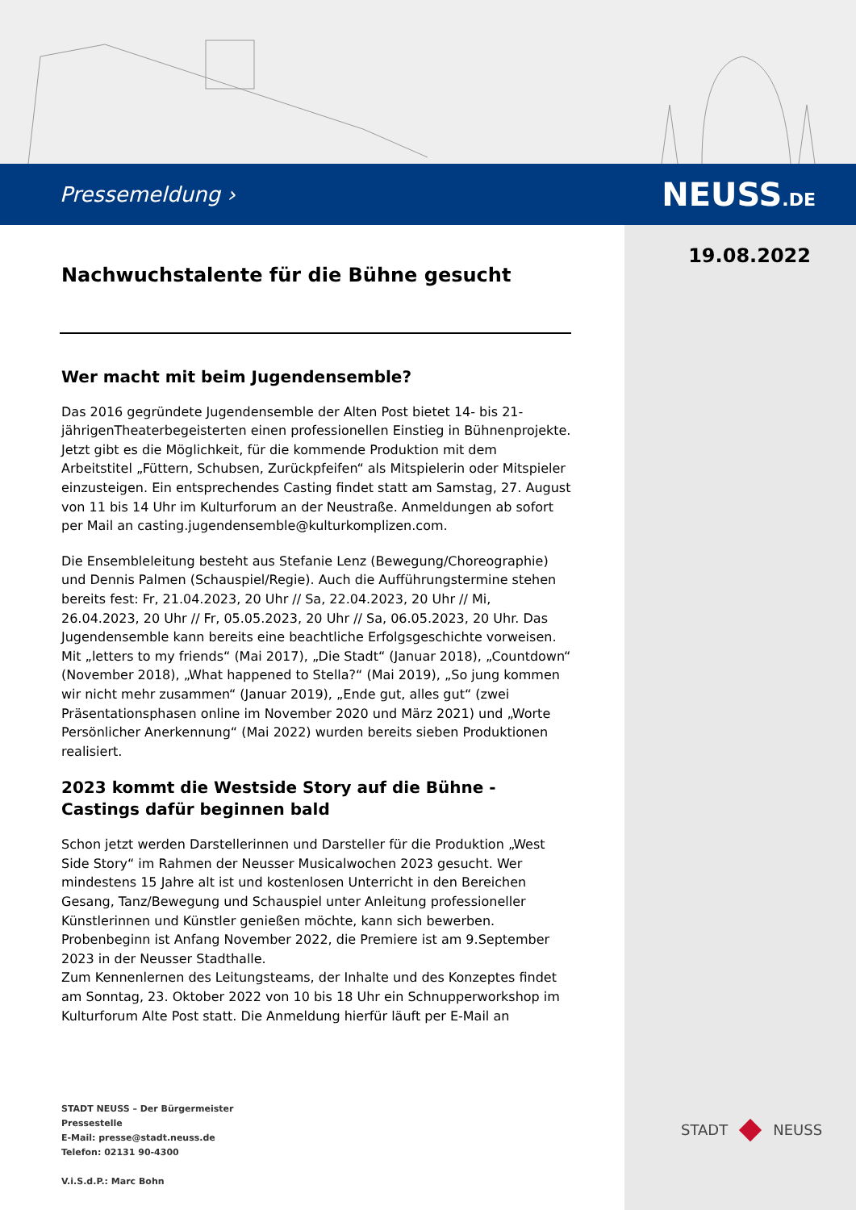Pressemeldung › NEUSS.DE
19.08.2022
Nachwuchstalente für die Bühne gesucht
Wer macht mit beim Jugendensemble?
Das 2016 gegründete Jugendensemble der Alten Post bietet 14- bis 21-jährigenTheaterbegeisterten einen professionellen Einstieg in Bühnenprojekte. Jetzt gibt es die Möglichkeit, für die kommende Produktion mit dem Arbeitstitel „Füttern, Schubsen, Zurückpfeifen“ als Mitspielerin oder Mitspieler einzusteigen. Ein entsprechendes Casting findet statt am Samstag, 27. August von 11 bis 14 Uhr im Kulturforum an der Neustraße. Anmeldungen ab sofort per Mail an casting.jugendensemble@kulturkomplizen.com.
Die Ensembleleitung besteht aus Stefanie Lenz (Bewegung/Choreographie) und Dennis Palmen (Schauspiel/Regie). Auch die Aufführungstermine stehen bereits fest: Fr, 21.04.2023, 20 Uhr // Sa, 22.04.2023, 20 Uhr // Mi, 26.04.2023, 20 Uhr // Fr, 05.05.2023, 20 Uhr // Sa, 06.05.2023, 20 Uhr. Das Jugendensemble kann bereits eine beachtliche Erfolgsgeschichte vorweisen. Mit „letters to my friends“ (Mai 2017), „Die Stadt“ (Januar 2018), „Countdown“ (November 2018), „What happened to Stella?“ (Mai 2019), „So jung kommen wir nicht mehr zusammen“ (Januar 2019), „Ende gut, alles gut“ (zwei Präsentationsphasen online im November 2020 und März 2021) und „Worte Persönlicher Anerkennung“ (Mai 2022) wurden bereits sieben Produktionen realisiert.
2023 kommt die Westside Story auf die Bühne - Castings dafür beginnen bald
Schon jetzt werden Darstellerinnen und Darsteller für die Produktion „West Side Story“ im Rahmen der Neusser Musicalwochen 2023 gesucht. Wer mindestens 15 Jahre alt ist und kostenlosen Unterricht in den Bereichen Gesang, Tanz/Bewegung und Schauspiel unter Anleitung professioneller Künstlerinnen und Künstler genießen möchte, kann sich bewerben. Probenbeginn ist Anfang November 2022, die Premiere ist am 9.September 2023 in der Neusser Stadthalle.
Zum Kennenlernen des Leitungsteams, der Inhalte und des Konzeptes findet am Sonntag, 23. Oktober 2022 von 10 bis 18 Uhr ein Schnupperworkshop im Kulturforum Alte Post statt. Die Anmeldung hierfür läuft per E-Mail an
STADT NEUSS – Der Bürgermeister
Pressestelle
E-Mail: presse@stadt.neuss.de
Telefon: 02131 90-4300
V.i.S.d.P.: Marc Bohn
STADT NEUSS